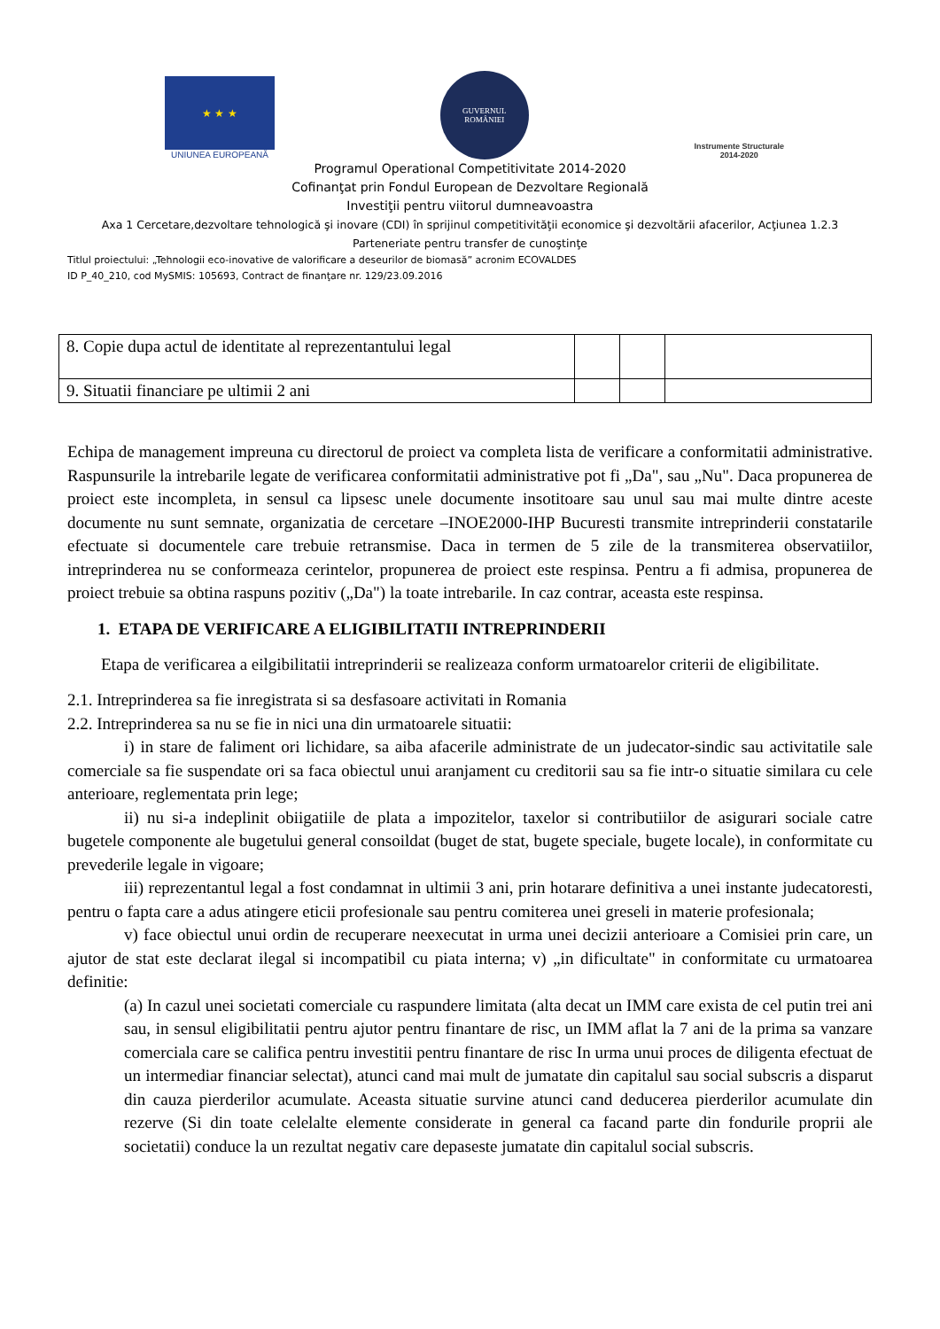★ ★ ★
UNIUNEA EUROPEANĂ
GUVERNUL
ROMÂNIEI
Instrumente Structurale
2014-2020
Programul Operational Competitivitate 2014-2020
Cofinanţat prin Fondul European de Dezvoltare Regională
Investiţii pentru viitorul dumneavoastra
Axa 1 Cercetare,dezvoltare tehnologică şi inovare (CDI) în sprijinul competitivităţii economice şi dezvoltării afacerilor, Acţiunea 1.2.3
Parteneriate pentru transfer de cunoştinţe
Titlul proiectului: „Tehnologii eco-inovative de valorificare a deseurilor de biomasă” acronim ECOVALDES
ID P_40_210, cod MySMIS: 105693, Contract de finanţare nr. 129/23.09.2016
| 8. Copie dupa actul de identitate al reprezentantului legal | | | |
| 9. Situatii financiare pe ultimii 2 ani | | | |
Echipa de management impreuna cu directorul de proiect va completa lista de verificare a conformitatii administrative. Raspunsurile la intrebarile legate de verificarea conformitatii administrative pot fi „Da", sau „Nu". Daca propunerea de proiect este incompleta, in sensul ca lipsesc unele documente insotitoare sau unul sau mai multe dintre aceste documente nu sunt semnate, organizatia de cercetare –INOE2000-IHP Bucuresti transmite intreprinderii constatarile efectuate si documentele care trebuie retransmise. Daca in termen de 5 zile de la transmiterea observatiilor, intreprinderea nu se conformeaza cerintelor, propunerea de proiect este respinsa. Pentru a fi admisa, propunerea de proiect trebuie sa obtina raspuns pozitiv („Da") la toate intrebarile. In caz contrar, aceasta este respinsa.
1. ETAPA DE VERIFICARE A ELIGIBILITATII INTREPRINDERII
Etapa de verificarea a eilgibilitatii intreprinderii se realizeaza conform urmatoarelor criterii de eligibilitate.
2.1. Intreprinderea sa fie inregistrata si sa desfasoare activitati in Romania
2.2. Intreprinderea sa nu se fie in nici una din urmatoarele situatii:
i) in stare de faliment ori lichidare, sa aiba afacerile administrate de un judecator-sindic sau activitatile sale comerciale sa fie suspendate ori sa faca obiectul unui aranjament cu creditorii sau sa fie intr-o situatie similara cu cele anterioare, reglementata prin lege;
ii) nu si-a indeplinit obiigatiile de plata a impozitelor, taxelor si contributiilor de asigurari sociale catre bugetele componente ale bugetului general consoildat (buget de stat, bugete speciale, bugete locale), in conformitate cu prevederile legale in vigoare;
iii) reprezentantul legal a fost condamnat in ultimii 3 ani, prin hotarare definitiva a unei instante judecatoresti, pentru o fapta care a adus atingere eticii profesionale sau pentru comiterea unei greseli in materie profesionala;
v) face obiectul unui ordin de recuperare neexecutat in urma unei decizii anterioare a Comisiei prin care, un ajutor de stat este declarat ilegal si incompatibil cu piata interna; v) „in dificultate" in conformitate cu urmatoarea definitie:
(a) In cazul unei societati comerciale cu raspundere limitata (alta decat un IMM care exista de cel putin trei ani sau, in sensul eligibilitatii pentru ajutor pentru finantare de risc, un IMM aflat la 7 ani de la prima sa vanzare comerciala care se califica pentru investitii pentru finantare de risc In urma unui proces de diligenta efectuat de un intermediar financiar selectat), atunci cand mai mult de jumatate din capitalul sau social subscris a disparut din cauza pierderilor acumulate. Aceasta situatie survine atunci cand deducerea pierderilor acumulate din rezerve (Si din toate celelalte elemente considerate in general ca facand parte din fondurile proprii ale societatii) conduce la un rezultat negativ care depaseste jumatate din capitalul social subscris.